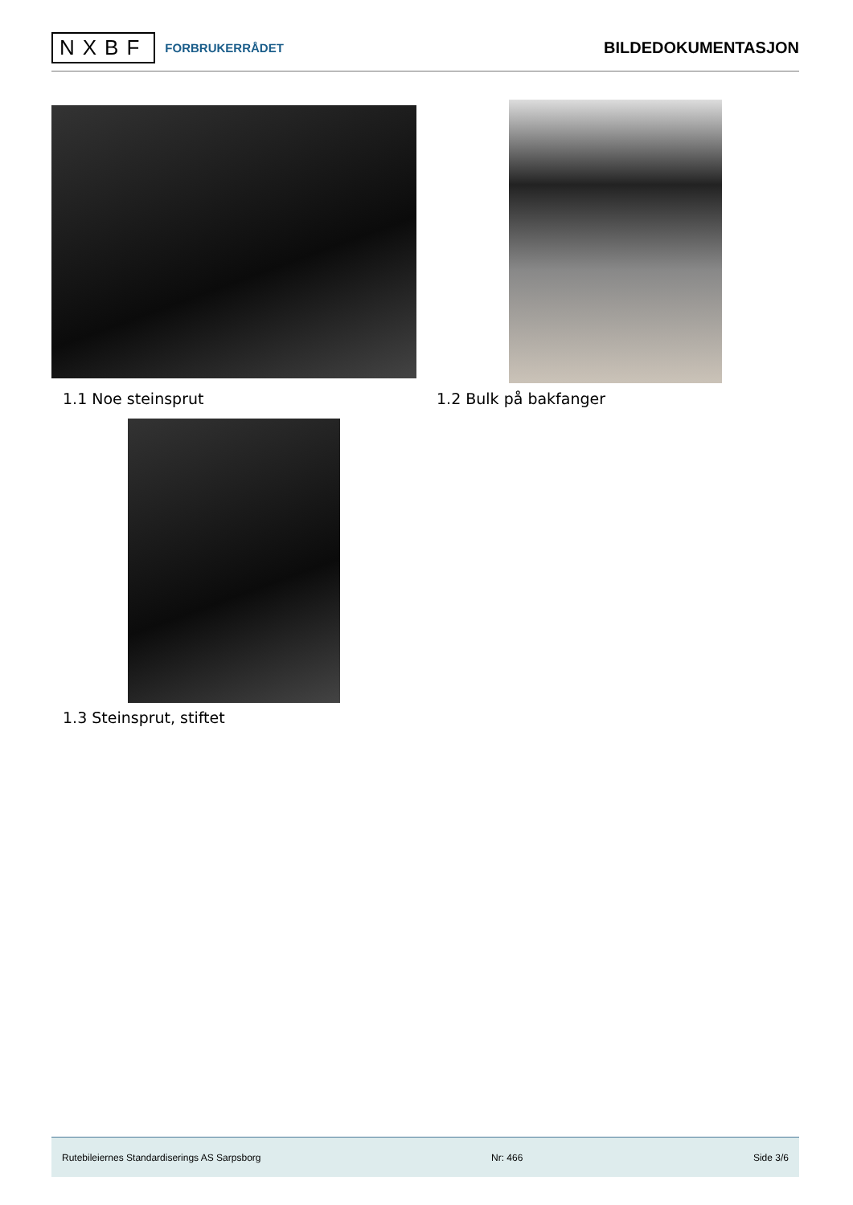NXBF FORBRUKERRÅDET
BILDEDOKUMENTASJON
1.1 Noe steinsprut 1.2 Bulk på bakfanger
1.3 Steinsprut, stiftet
Rutebileiernes Standardiserings AS Sarpsborg Nr: 466 Side 3/6